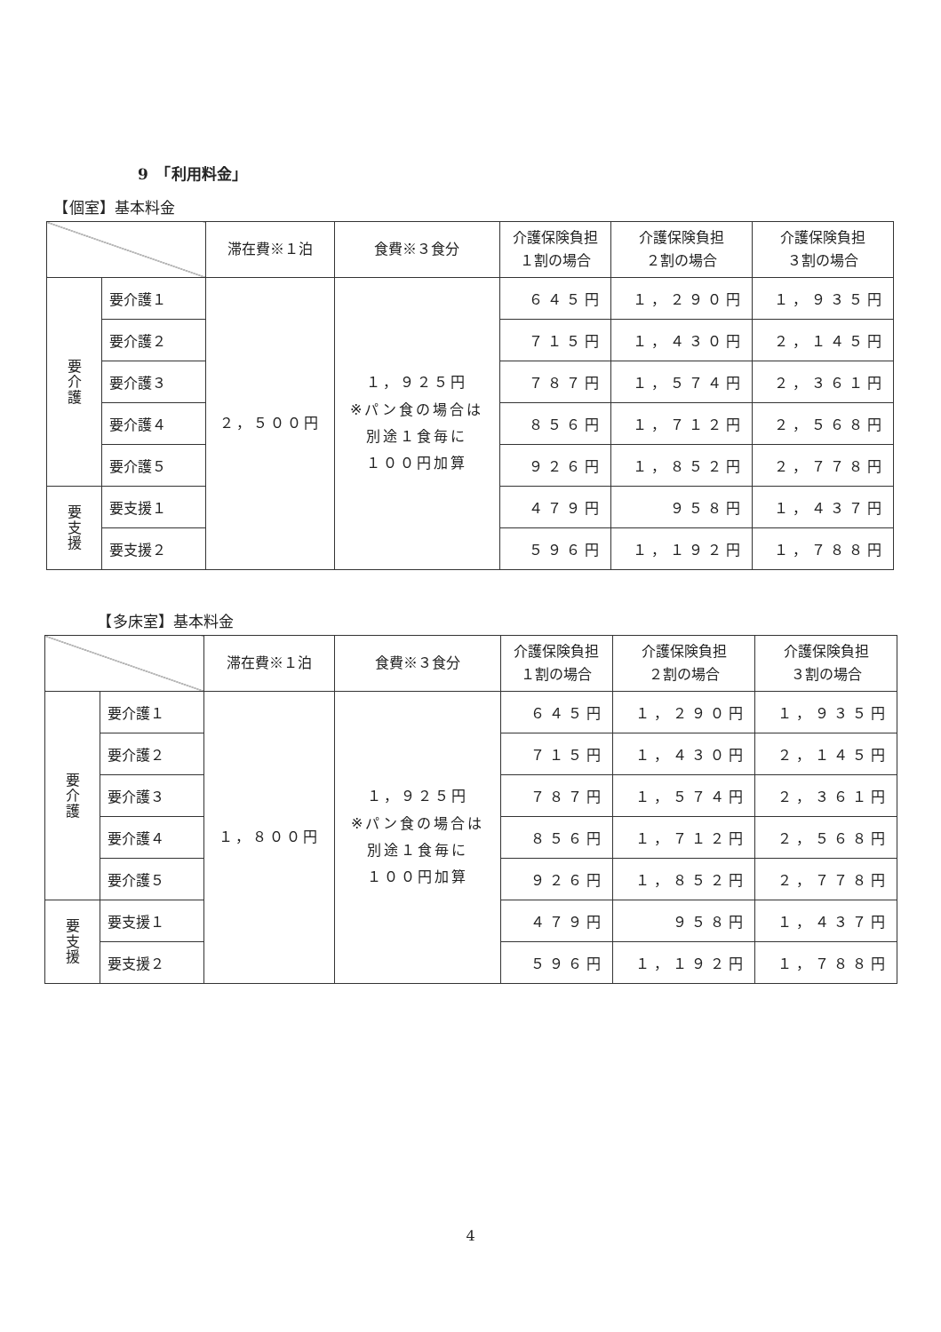9　「利用料金」
　【個室】基本料金
| | | 滞在費※１泊 | 食費※３食分 | 介護保険負担 １割の場合 | 介護保険負担 ２割の場合 | 介護保険負担 ３割の場合 |
| --- | --- | --- | --- | --- | --- | --- |
| 要 介 護 | 要介護１ | ２，５００円 | １，９２５円 ※パン食の場合は 別途１食毎に １００円加算 | ６４５円 | １，２９０円 | １，９３５円 |
| | 要介護２ | | | ７１５円 | １，４３０円 | ２，１４５円 |
| | 要介護３ | | | ７８７円 | １，５７４円 | ２，３６１円 |
| | 要介護４ | | | ８５６円 | １，７１２円 | ２，５６８円 |
| | 要介護５ | | | ９２６円 | １，８５２円 | ２，７７８円 |
| 要 支 援 | 要支援１ | | | ４７９円 | ９５８円 | １，４３７円 |
| | 要支援２ | | | ５９６円 | １，１９２円 | １，７８８円 |
　　　　【多床室】基本料金
| | | 滞在費※１泊 | 食費※３食分 | 介護保険負担 １割の場合 | 介護保険負担 ２割の場合 | 介護保険負担 ３割の場合 |
| --- | --- | --- | --- | --- | --- | --- |
| 要 介 護 | 要介護１ | １，８００円 | １，９２５円 ※パン食の場合は 別途１食毎に １００円加算 | ６４５円 | １，２９０円 | １，９３５円 |
| | 要介護２ | | | ７１５円 | １，４３０円 | ２，１４５円 |
| | 要介護３ | | | ７８７円 | １，５７４円 | ２，３６１円 |
| | 要介護４ | | | ８５６円 | １，７１２円 | ２，５６８円 |
| | 要介護５ | | | ９２６円 | １，８５２円 | ２，７７８円 |
| 要 支 援 | 要支援１ | | | ４７９円 | ９５８円 | １，４３７円 |
| | 要支援２ | | | ５９６円 | １，１９２円 | １，７８８円 |
4